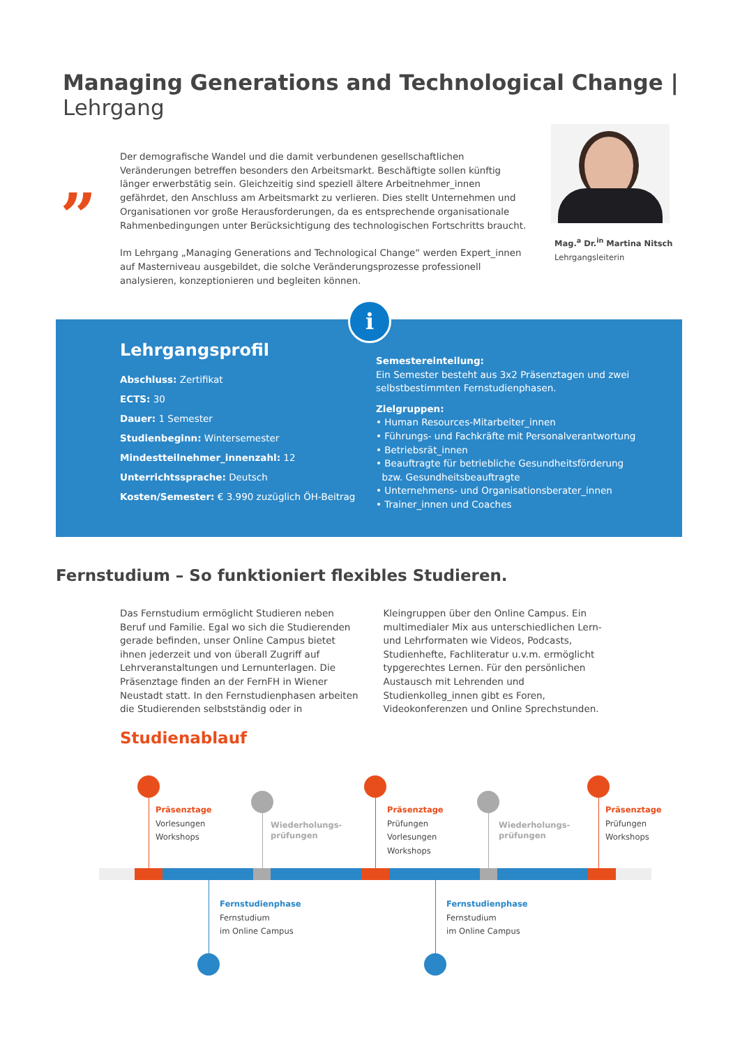Managing Generations and Technological Change | Lehrgang
„
Der demografische Wandel und die damit verbundenen gesellschaftlichen Veränderungen betreffen besonders den Arbeitsmarkt. Beschäftigte sollen künftig länger erwerbstätig sein. Gleichzeitig sind speziell ältere Arbeitnehmer_innen gefährdet, den Anschluss am Arbeits­markt zu verlieren. Dies stellt Unternehmen und Organisationen vor große Herausforderun­gen, da es entsprechende organisationale Rahmenbedingungen unter Berücksichtigung des technologischen Fortschritts braucht.
Im Lehrgang „Managing Generations and Technological Change“ werden Expert_innen auf Masterniveau ausgebildet, die solche Veränderungsprozesse professionell analysieren, konzeptionieren und begleiten können.
Mag.<sup>a</sup> Dr.<sup>in</sup> Martina Nitsch
Lehrgangsleiterin
Lehrgangsprofil
Abschluss: Zertifikat
ECTS: 30
Dauer: 1 Semester
Studienbeginn: Wintersemester
Mindestteilnehmer_innenzahl: 12
Unterrichtssprache: Deutsch
Kosten/Semester: € 3.990 zuzüglich ÖH-Beitrag
Semestereinteilung:
Ein Semester besteht aus 3x2 Präsenztagen und zwei selbstbestimmten Fernstudienphasen.
Zielgruppen:
• Human Resources-Mitarbeiter_innen
• Führungs- und Fachkräfte mit Personalverantwortung
• Betriebsrät_innen
• Beauftragte für betriebliche Gesundheitsförderung
bzw. Gesundheitsbeauftragte
• Unternehmens- und Organisationsberater_innen
• Trainer_innen und Coaches
i
Fernstudium – So funktioniert flexibles Studieren.
Das Fernstudium ermöglicht Studieren neben Beruf und Familie. Egal wo sich die Studierenden gerade befinden, unser Online Campus bietet ihnen jeder­zeit und von überall Zugriff auf Lehrveranstaltungen und Lernunterlagen. Die Präsenztage finden an der FernFH in Wiener Neustadt statt. In den Fernstudien­phasen arbeiten die Studierenden selbstständig oder in Kleingruppen über den Online Campus. Ein multimedialer Mix aus unterschiedlichen Lern- und Lehrformaten wie Videos, Podcasts, Studienhefte, Fachliteratur u.v.m. ermöglicht typgerechtes Lernen. Für den persönlichen Austausch mit Lehrenden und Studienkolleg_innen gibt es Foren, Videokonferenzen und Online Sprechstunden.
Studienablauf
Präsenztage
Vorlesungen
Workshops
Wiederholungs-
prüfungen
Präsenztage
Prüfungen
Vorlesungen
Workshops
Wiederholungs-
prüfungen
Präsenztage
Prüfungen
Workshops
Fernstudienphase
Fernstudium
im Online Campus
Fernstudienphase
Fernstudium
im Online Campus